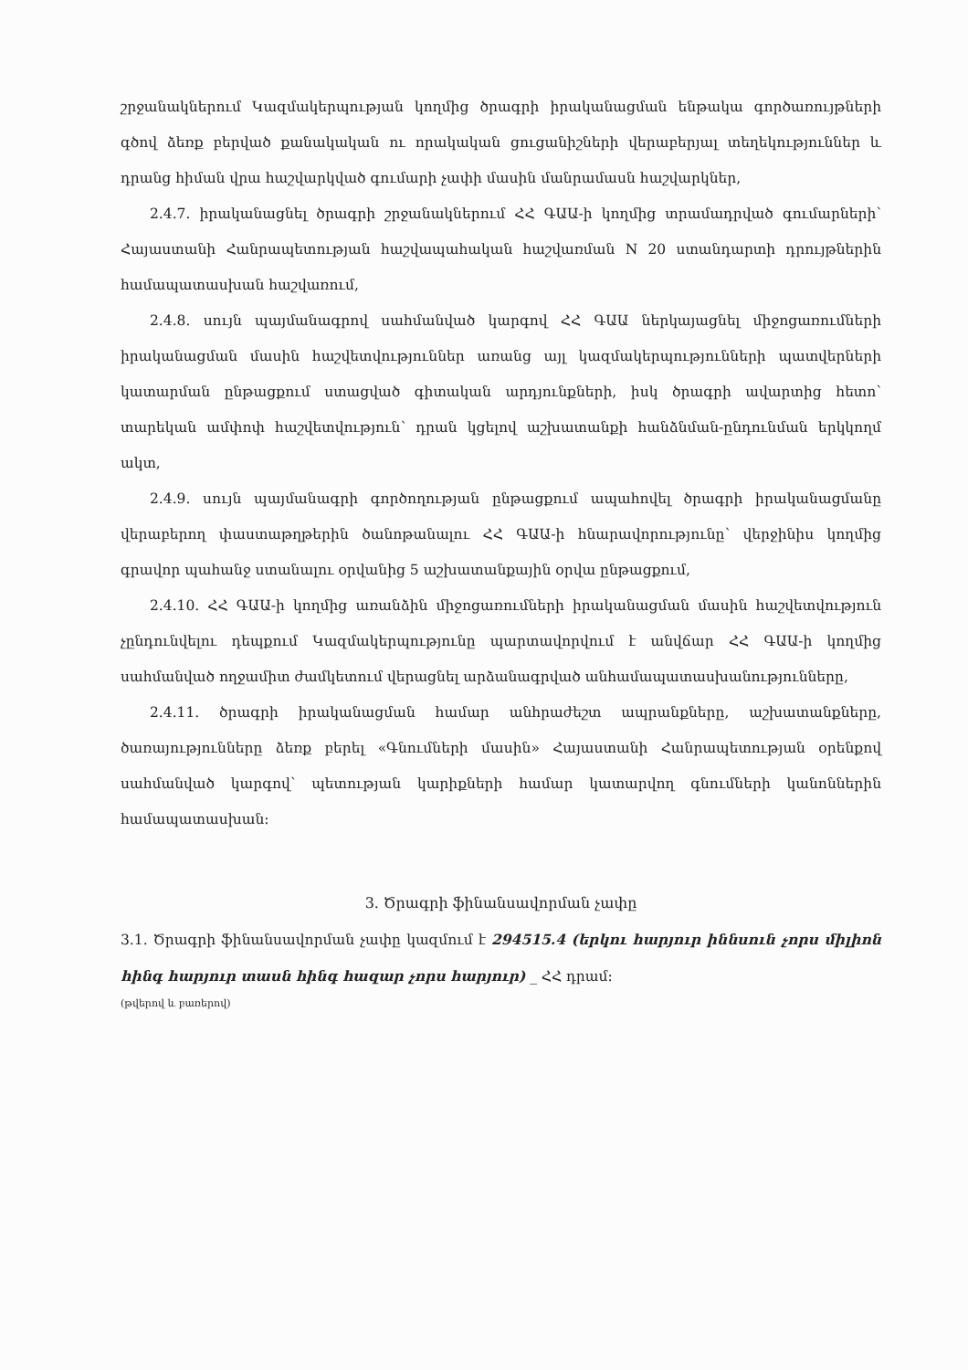շրջանակներում Կազմակերպության կողմից ծրագրի իրականացման ենթակա գործառույթների գծով ձեռք բերված քանակական ու որակական ցուցանիշների վերաբերյալ տեղեկություններ և դրանց հիման վրա հաշվարկված գումարի չափի մասին մանրամասն հաշվարկներ,
2.4.7. իրականացնել ծրագրի շրջանակներում ՀՀ ԳԱԱ-ի կողմից տրամադրված գումարների՝ Հայաստանի Հանրապետության հաշվապահական հաշվառման N 20 ստանդարտի դրույթներին համապատասխան հաշվառում,
2.4.8. սույն պայմանագրով սահմանված կարգով ՀՀ ԳԱԱ ներկայացնել միջոցառումների իրականացման մասին հաշվետվություններ առանց այլ կազմակերպությունների պատվերների կատարման ընթացքում ստացված գիտական արդյունքների, իսկ ծրագրի ավարտից հետո՝ տարեկան ամփոփ հաշվետվություն՝ դրան կցելով աշխատանքի հանձնման-ընդունման երկկողմ ակտ,
2.4.9. սույն պայմանագրի գործողության ընթացքում ապահովել ծրագրի իրականացմանը վերաբերող փաստաթղթերին ծանոթանալու ՀՀ ԳԱԱ-ի հնարավորությունը՝ վերջինիս կողմից գրավոր պահանջ ստանալու օրվանից 5 աշխատանքային օրվա ընթացքում,
2.4.10. ՀՀ ԳԱԱ-ի կողմից առանձին միջոցառումների իրականացման մասին հաշվետվություն չընդունվելու դեպքում Կազմակերպությունը պարտավորվում է անվճար ՀՀ ԳԱԱ-ի կողմից սահմանված ողջամիտ ժամկետում վերացնել արձանագրված անհամապատասխանությունները,
2.4.11. ծրագրի իրականացման համար անհրաժեշտ ապրանքները, աշխատանքները, ծառայությունները ձեռք բերել «Գնումների մասին» Հայաստանի Հանրապետության օրենքով սահմանված կարգով՝ պետության կարիքների համար կատարվող գնումների կանոններին համապատասխան։
3. Ծրագրի ֆինանսավորման չափը
3.1. Ծրագրի ֆինանսավորման չափը կազմում է 294515.4 (երկու հարյուր իննսուն չորս միլիոն հինգ հարյուր տասն հինգ հազար չորս հարյուր) _ ՀՀ դրամ։
(թվերով և բառերով)